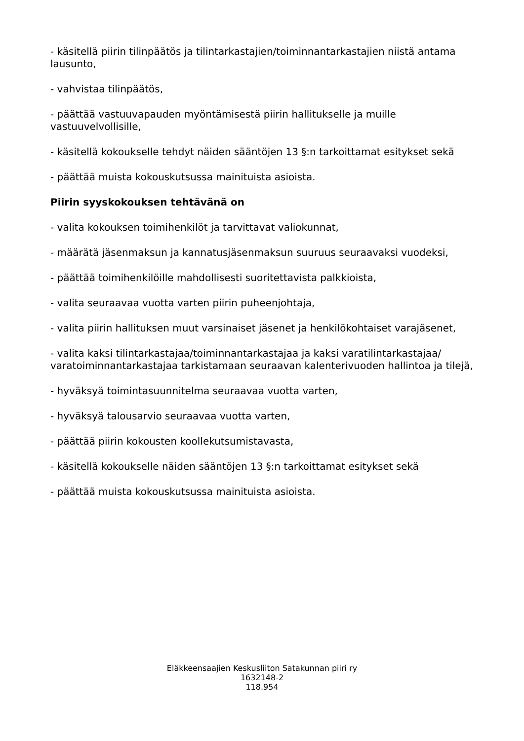- käsitellä piirin tilinpäätös ja tilintarkastajien/toiminnantarkastajien niistä antama lausunto,
- vahvistaa tilinpäätös,
- päättää vastuuvapauden myöntämisestä piirin hallitukselle ja muille vastuuvelvollisille,
- käsitellä kokoukselle tehdyt näiden sääntöjen 13 §:n tarkoittamat esitykset sekä
- päättää muista kokouskutsussa mainituista asioista.
Piirin syyskokouksen tehtävänä on
- valita kokouksen toimihenkilöt ja tarvittavat valiokunnat,
- määrätä jäsenmaksun ja kannatusjäsenmaksun suuruus seuraavaksi vuodeksi,
- päättää toimihenkilöille mahdollisesti suoritettavista palkkioista,
- valita seuraavaa vuotta varten piirin puheenjohtaja,
- valita piirin hallituksen muut varsinaiset jäsenet ja henkilökohtaiset varajäsenet,
- valita kaksi tilintarkastajaa/toiminnantarkastajaa ja kaksi varatilintarkastajaa/ varatoiminnantarkastajaa tarkistamaan seuraavan kalenterivuoden hallintoa ja tilejä,
- hyväksyä toimintasuunnitelma seuraavaa vuotta varten,
- hyväksyä talousarvio seuraavaa vuotta varten,
- päättää piirin kokousten koollekutsumistavasta,
- käsitellä kokoukselle näiden sääntöjen 13 §:n tarkoittamat esitykset sekä
- päättää muista kokouskutsussa mainituista asioista.
Eläkkeensaajien Keskusliiton Satakunnan piiri ry
1632148-2
118.954